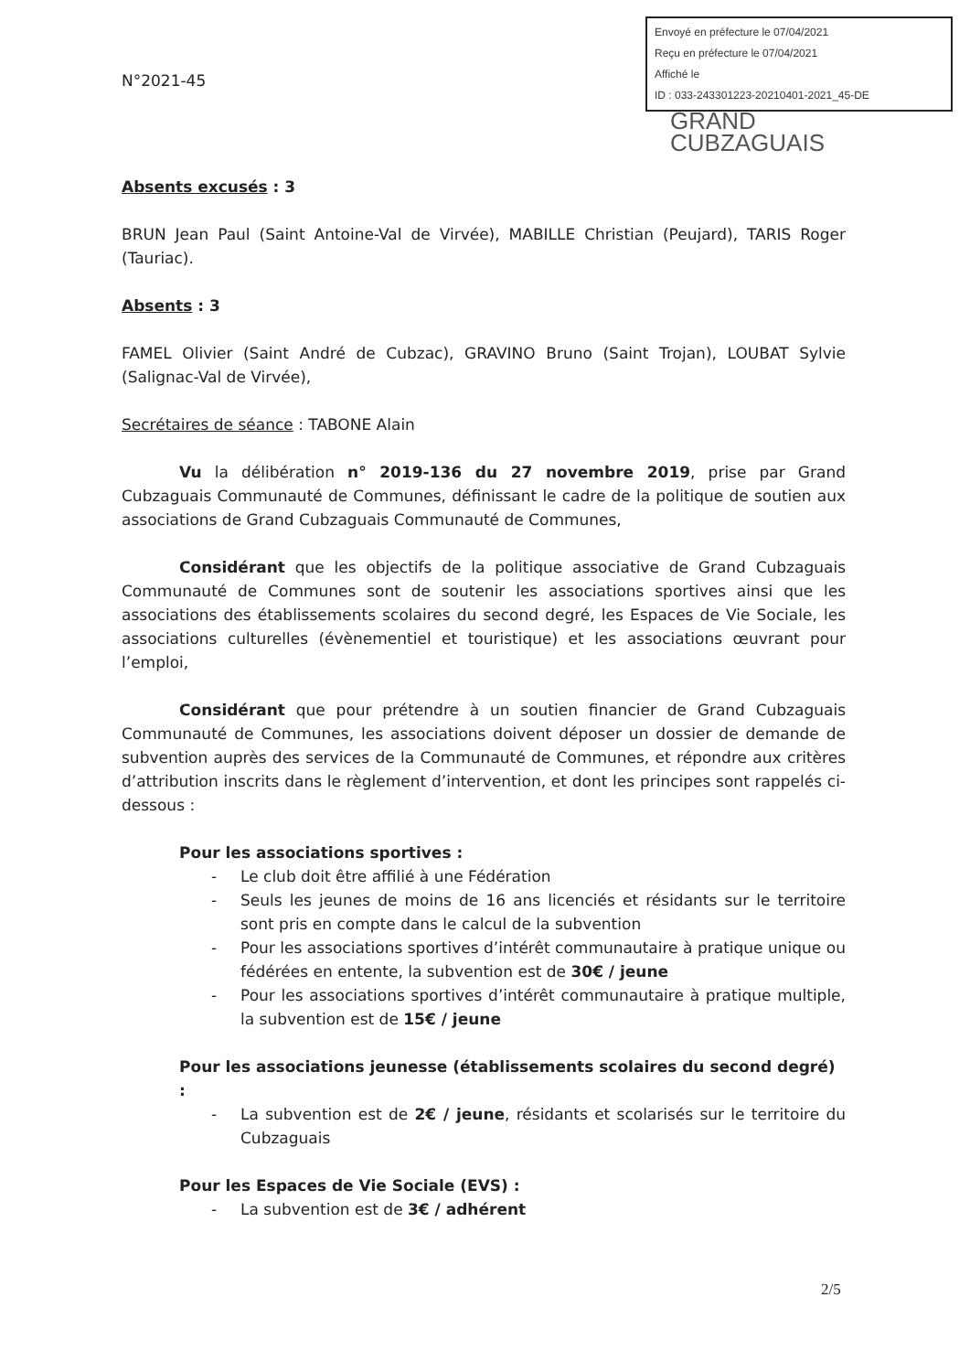Envoyé en préfecture le 07/04/2021
Reçu en préfecture le 07/04/2021
Affiché le
ID : 033-243301223-20210401-2021_45-DE
GRAND
CUBZAGUAIS
N°2021-45
Absents excusés : 3
BRUN Jean Paul (Saint Antoine-Val de Virvée), MABILLE Christian (Peujard), TARIS Roger (Tauriac).
Absents : 3
FAMEL Olivier (Saint André de Cubzac), GRAVINO Bruno (Saint Trojan), LOUBAT Sylvie (Salignac-Val de Virvée),
Secrétaires de séance : TABONE Alain
Vu la délibération n° 2019-136 du 27 novembre 2019, prise par Grand Cubzaguais Communauté de Communes, définissant le cadre de la politique de soutien aux associations de Grand Cubzaguais Communauté de Communes,
Considérant que les objectifs de la politique associative de Grand Cubzaguais Communauté de Communes sont de soutenir les associations sportives ainsi que les associations des établissements scolaires du second degré, les Espaces de Vie Sociale, les associations culturelles (évènementiel et touristique) et les associations œuvrant pour l’emploi,
Considérant que pour prétendre à un soutien financier de Grand Cubzaguais Communauté de Communes, les associations doivent déposer un dossier de demande de subvention auprès des services de la Communauté de Communes, et répondre aux critères d’attribution inscrits dans le règlement d’intervention, et dont les principes sont rappelés ci-dessous :
Pour les associations sportives :
- Le club doit être affilié à une Fédération
- Seuls les jeunes de moins de 16 ans licenciés et résidants sur le territoire sont pris en compte dans le calcul de la subvention
- Pour les associations sportives d’intérêt communautaire à pratique unique ou fédérées en entente, la subvention est de 30€ / jeune
- Pour les associations sportives d’intérêt communautaire à pratique multiple, la subvention est de 15€ / jeune
Pour les associations jeunesse (établissements scolaires du second degré) :
- La subvention est de 2€ / jeune, résidants et scolarisés sur le territoire du Cubzaguais
Pour les Espaces de Vie Sociale (EVS) :
- La subvention est de 3€ / adhérent
2/5